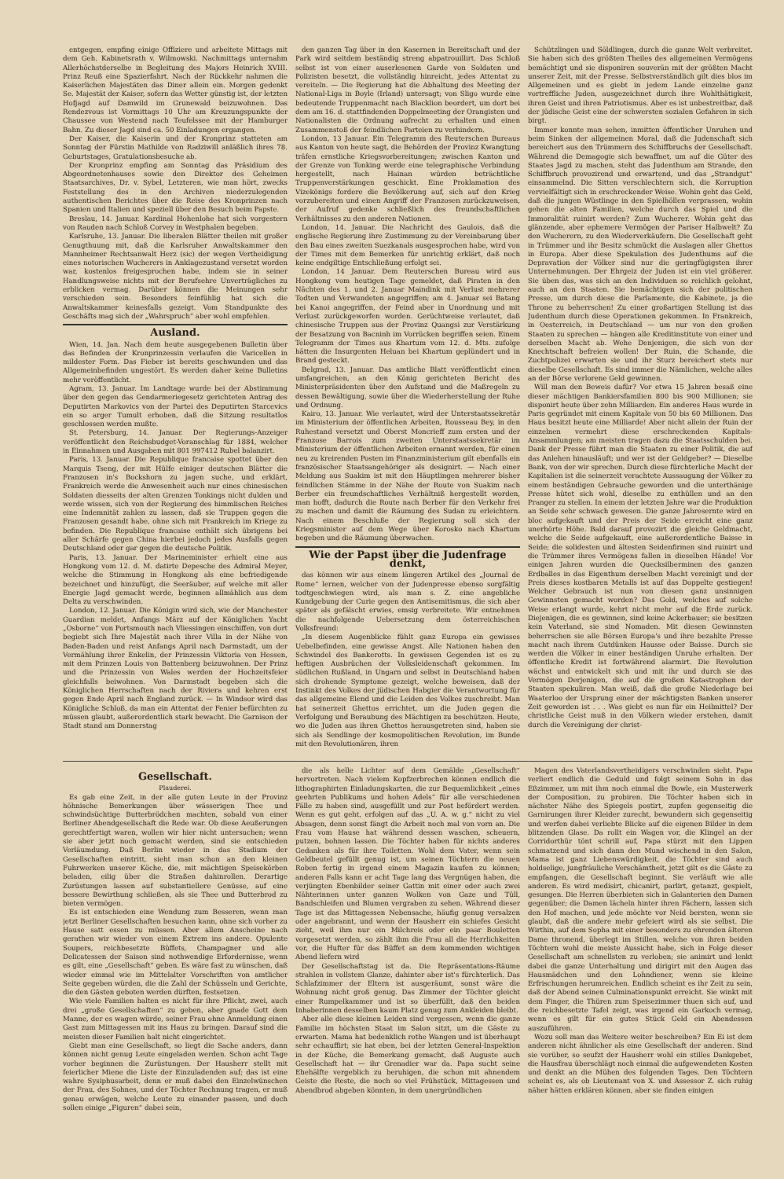entgegen, empfing einige Offiziere und arbeitete Mittags mit dem Geh. Kabinetsrath v. Wilmowski. Nachmittags unternahm Allerhöchstderselbe in Begleitung des Majors Heinrich XVIII. Prinz Reuß eine Spazierfahrt. Nach der Rückkehr nahmen die Kaiserlichen Majestäten das Diner allein ein. Morgen gedenkt Se. Majestät der Kaiser, sofern das Wetter günstig ist, der letzten Hofjagd auf Damwild im Grunewald beizuwohnen. Das Rendezvous ist Vormittags 10 Uhr am Kreuzungspunkte der Chaussee von Westend nach Teufelssee mit der Hamburger Bahn. Zu dieser Jagd sind ca. 50 Einladungen ergangen.
Der Kaiser, die Kaiserin und der Kronprinz statteten am Sonntag der Fürstin Mathilde von Radziwill anläßlich ihres 78. Geburtstages, Gratulationsbesuche ab.
Der Kronprinz empfing am Sonntag das Präsidium des Abgeordnetenhauses sowie den Direktor des Geheimen Staatsarchives, Dr. v. Sybel, Letzteren, wie man hört, zwecks Feststellung des in den Archiven niederzulegenden authentischen Berichtes über die Reise des Kronprinzen nach Spanien und Italien und speziell über den Besuch beim Papste.
Breslau, 14. Januar. Kardinal Hohenlohe hat sich vorgestern von Rauden nach Schloß Corvey in Westphalen begeben.
Karlsruhe, 13. Januar. Die liberalen Blätter theilen mit großer Genugthuung mit, daß die Karlsruher Anwaltskammer den Mannheimer Rechtsanwalt Herz (sic) der wegen Vertheidigung eines notorischen Wucherers in Anklagezustand versetzt worden war, kostenlos freigesprochen habe, indem sie in seiner Handlungsweise nichts mit der Berufsehre Unverträgliches zu erblicken vermag. Darüber können die Meinungen sehr verschieden sein. Besonders feinfühlig hat sich die Anwaltskammer keinesfalls gezeigt. Vom Standpunkte des Geschäfts mag sich der „Wahrspruch“ aber wohl empfehlen.
Ausland.
Wien, 14. Jan. Nach dem heute ausgegebenen Bulletin über das Befinden der Kronprinzessin verlaufen die Varicellen in mildester Form. Das Fieber ist bereits geschwunden und das Allgemeinbefinden ungestört. Es werden daher keine Bulletins mehr veröffentlicht.
Agram, 13. Januar. Im Landtage wurde bei der Abstimmung über den gegen das Gendarmeriegesetz gerichteten Antrag des Deputirten Markovics von der Partei des Deputirten Starcevics ein so arger Tumult erhoben, daß die Sitzung resultatlos geschlossen werden mußte.
St. Petersburg, 14. Januar. Der Regierungs-Anzeiger veröffentlicht den Reichsbudget-Voranschlag für 1884, welcher in Einnahmen und Ausgaben mit 801 997412 Rubel balanzirt.
Paris, 13. Januar. Die Republique francaise spottet über den Marquis Tseng, der mit Hülfe einiger deutschen Blätter die Franzosen in's Bockshorn zu jagen suche, und erklärt, Frankreich werde die Anwesenheit auch nur eines chinesischen Soldaten diesseits der alten Grenzen Tonkings nicht dulden und werde wissen, sich von der Regierung des himmlischen Reiches eine Indemnität zahlen zu lassen, daß sie Truppen gegen die Franzosen gesandt habe, ohne sich mit Frankreich im Kriege zu befinden. Die Republique francaise enthält sich übrigens bei aller Schärfe gegen China hierbei jedoch jedes Ausfalls gegen Deutschland oder gar gegen die deutsche Politik.
Paris, 13. Januar. Der Marineminister erhielt eine aus Hongkong vom 12. d. M. datirte Depesche des Admiral Meyer, welche die Stimmung in Hongkong als eine befriedigende bezeichnet und hinzufügt, die Seeräuber, auf welche mit aller Energie Jagd gemacht werde, beginnen allmählich aus dem Delta zu verschwinden.
London, 12. Januar. Die Königin wird sich, wie der Manchester Guardian meldet, Anfangs März auf der Königlichen Yacht „Osborne“ von Portsmouth nach Vliessingen einschiffen, von dort begiebt sich Ihre Majestät nach ihrer Villa in der Nähe von Baden-Baden und reist Anfangs April nach Darmstadt, um der Vermählung ihrer Enkelin, der Prinzessin Viktoria von Hessen, mit dem Prinzen Louis von Battenberg beizuwohnen. Der Prinz und die Prinzessin von Wales werden der Hochzeitsfeier gleichfalls beiwohnen. Von Darmstadt begeben sich die Königlichen Herrschaften nach der Riviera und kehren erst gegen Ende April nach England zurück. — In Windsor wird das Königliche Schloß, da man ein Attentat der Fenier befürchten zu müssen glaubt, außerordentlich stark bewacht. Die Garnison der Stadt stand am Donnerstag
den ganzen Tag über in den Kasernen in Bereitschaft und der Park wird seitdem beständig streng abpatrouillirt. Das Schloß selbst ist von einer auserlesenen Garde von Soldaten und Polizisten besetzt, die vollständig hinreicht, jedes Attentat zu vereiteln. — Die Regierung hat die Abhaltung des Meeting der National-Liga in Boyle (Irland) untersagt; von Sligo wurde eine bedeutende Truppenmacht nach Blacklion beordert, um dort bei dem am 16. d. stattfindenden Doppelmeeting der Orangisten und Nationalisten die Ordnung aufrecht zu erhalten und einen Zusammenstoß der feindlichen Parteien zu verhindern.
London, 13 Januar. Ein Telegramm des Reuterschen Bureaus aus Kanton von heute sagt, die Behörden der Provinz Kwangtung träfen ernstliche Kriegsvorbereitungen; zwischen Kanton und der Grenze von Tonking werde eine telegraphische Verbindung hergestellt, nach Hainan würden beträchtliche Truppenverstärkungen geschickt. Eine Proklamation des Vizekönigs fordere die Bevölkerung auf, sich auf den Krieg vorzubereiten und einen Angriff der Franzosen zurückzuweisen, der Aufruf gedenke schließlich des freundschaftlichen Verhältnisses zu den anderen Nationen.
London, 14. Januar. Die Nachricht des Gaulois, daß die englische Regierung ihre Zustimmung zu der Vereinbarung über den Bau eines zweiten Suezkanals ausgesprochen habe, wird von der Times mit dem Bemerken für unrichtig erklärt, daß noch keine endgiltige Entschließung erfolgt sei.
London, 14 Januar. Dem Reuterschen Bureau wird aus Hongkong vom heutigen Tage gemeldet, daß Piraten in den Nächten des 1. und 2. Januar Maindink mit Verlust mehrerer Todten und Verwundeten angegriffen; am 4. Januar sei Batang bei Kanoi angegriffen, der Feind aber in Unordnung und mit Verlust zurückgeworfen worden. Gerüchtweise verlautet, daß chinesische Truppen aus der Provinz Quangsi zur Verstärkung der Besatzung von Bacninh im Vorrücken begriffen seien. Einem Telegramm der Times aus Khartum vom 12. d. Mts. zufolge hätten die Insurgenten Heluan bei Khartum geplündert und in Brand gesteckt.
Belgrad, 13. Januar. Das amtliche Blatt veröffentlicht einen umfangreichen, an den König gerichteten Bericht des Ministerpräsidenten über den Aufstand und die Maßregeln zu dessen Bewältigung, sowie über die Wiederherstellung der Ruhe und Ordnung.
Kairo, 13. Januar. Wie verlautet, wird der Unterstaatssekretär im Ministerium der öffentlichen Arbeiten, Rousseau Bey, in den Ruhestand versetzt und Oberst Moncrieff zum ersten und der Franzose Barrois zum zweiten Unterstaatssekretär im Ministerium der öffentlichen Arbeiten ernannt werden, für einen neu zu kreirenden Posten im Finanzministerium gilt ebenfalls ein französischer Staatsangehöriger als designirt. — Nach einer Meldung aus Suakim ist mit den Häuptlingen mehrerer bisher feindlichen Stämme in der Nähe der Route von Suakim nach Berber ein freundschaftliches Verhältniß hergestellt worden, man hofft, dadurch die Route nach Berber für den Verkehr frei zu machen und damit die Räumung des Sudan zu erleichtern. Nach einem Beschluße der Regierung soll sich der Kriegsminister auf dem Wege über Korosko nach Khartum begeben und die Räumung überwachen.
Wie der Papst über die Judenfrage denkt,
das können wir aus einem längeren Artikel des „Journal de Rome“ lernen, welcher von der Judenpresse ebenso sorgfältig todtgeschwiegen wird, als man s. Z. eine angebliche Kundgebung der Curie gegen den Antisemitismus, die sich aber später als gefälscht erwies, emsig verbreitete. Wir entnehmen die nachfolgende Uebersetzung dem österreichischen Volksfreund:
„In diesem Augenblicke fühlt ganz Europa ein gewisses Uebelbefinden, eine gewisse Angst. Alle Nationen haben den Schwindel des Bankerotts. In gewissen Gegenden ist es zu heftigen Ausbrüchen der Volksleidenschaft gekommen. Im südlichen Rußland, in Ungarn und selbst in Deutschland haben sich drohende Symptome gezeigt, welche beweisen, daß der Instinkt des Volkes der jüdischen Habgier die Verantwortung für das allgemeine Elend und die Leiden des Volkes zuschreibt. Man hat seinerzeit Ghettos errichtet, um die Juden gegen die Verfolgung und Beraubung des Mächtigen zu beschützen. Heute, wo die Juden aus ihren Ghettos herausgetreten sind, haben sie sich als Sendlinge der kosmopolitischen Revolution, im Bunde mit den Revolutionären, ihren
Schützlingen und Söldlingen, durch die ganze Welt verbreitet. Sie haben sich des größten Theiles des allgemeinen Vermögens bemächtigt und sie disponiren souverän mit der größten Macht unserer Zeit, mit der Presse. Selbstverständlich gilt dies blos im Allgemeinen und es giebt in jedem Lande einzelne ganz vortreffliche Juden, ausgezeichnet durch ihre Wohlthätigkeit, ihren Geist und ihren Patriotismus. Aber es ist unbestreitbar, daß der jüdische Geist eine der schwersten sozialen Gefahren in sich birgt.
Immer konnte man sehen, inmitten öffentlicher Unruhen und beim Sinken der allgemeinen Moral, daß die Judenschaft sich bereichert aus den Trümmern des Schiffbruchs der Gesellschaft. Während die Demagogie sich bewaffnet, um auf die Güter des Staates Jagd zu machen, steht das Judenthum am Strande, den Schiffbruch provozirend und erwartend, und das „Strandgut“ einsammelnd. Die Sitten verschlechtern sich, die Korruption vervielfältigt sich in erschreckender Weise. Wohin geht das Geld, daß die jungen Wüstlinge in den Spielhöllen verprassen, wohin gehen die alten Familien, welche durch das Spiel und die Immoralität ruinirt werden? Zum Wucherer. Wohin geht das glänzende, aber ephemere Vermögen der Pariser Halbwelt? Zu den Wucherern, zu den Wiederverkäufern. Die Gesellschaft geht in Trümmer und ihr Besitz schmückt die Auslagen aller Ghettos in Europa. Aber diese Spekulation des Judenthums auf die Depravation der Völker sind nur die geringfügigsten ihrer Unternehmungen. Der Ehrgeiz der Juden ist ein viel größerer. Sie üben das, was sich an den Individuen so reichlich gelohnt, auch an den Staaten. Sie bemächtigen sich der politischen Presse, um durch diese die Parlamente, die Kabinete, ja die Throne zu beherrschen! Zu einer großartigen Stellung ist das Judenthum durch diese Operationen gekommen. In Frankreich, in Oesterreich, in Deutschland — um nur von den großen Staaten zu sprechen — hängen alle Kreditinstitute von einer und derselben Macht ab. Wehe Denjenigen, die sich von der Knechtschaft befreien wollen! Der Ruin, die Schande, die Zuchtpolizei erwarten sie und ihr Sturz bereichert stets nur dieselbe Gesellschaft. Es sind immer die Nämlichen, welche alles an der Börse verlorene Geld gewinnen.
Will man den Beweis dafür? Vor etwa 15 Jahren besaß eine dieser mächtigen Bankiersfamilien 800 bis 900 Millionen; sie disponirt heute über zehn Milliarden. Ein anderes Haus wurde in Paris gegründet mit einem Kapitale von 50 bis 60 Millionen. Das Haus besitzt heute eine Milliarde! Aber nicht allein der Ruin der einzelnen vermehrt diese erschreckenden Kapitals-Ansammlungen; am meisten tragen dazu die Staatsschulden bei. Dank der Presse führt man die Staaten zu einer Politik, die auf das Anlehen hinausläuft; und wer ist der Geldgeber? — Dieselbe Bank, von der wir sprechen. Durch diese fürchterliche Macht der Kapitalien ist die seinerzeit verachtete Aussaugung der Völker zu einem beständigen Gebrauche geworden und die unterthänige Presse hütet sich wohl, dieselbe zu enthüllen und an den Pranger zu stellen. In einem der letzten Jahre war die Produktion an Seide sehr schwach gewesen. Die ganze Jahresernte wird en bloc aufgekauft und der Preis der Seide erreicht eine ganz unerhörte Höhe. Bald darauf provozirt die gleiche Geldmacht, welche die Seide aufgekauft, eine außerordentliche Baisse in Seide; die solidesten und ältesten Seidenfirmen sind ruinirt und die Trümmer ihres Vermögens fallen in dieselben Hände! Vor einigen Jahren wurden die Quecksilberminen des ganzen Erdballes in das Eigenthum derselben Macht vereinigt und der Preis dieses kostbaren Metalls ist auf das Doppelte gestiegen! Welcher Gebrauch ist nun von diesen ganz unsinnigen Gewinnsten gemacht worden? Das Gold, welches auf solche Weise erlangt wurde, kehrt nicht mehr auf die Erde zurück. Diejenigen, die es gewinnen, sind keine Ackerbauer; sie besitzen kein Vaterland, sie sind Nomaden. Mit diesen Gewinnsten beherrschen sie alle Börsen Europa's und ihre bezahlte Presse macht nach ihrem Gutdünken Hausse oder Baisse. Durch sie werden die Völker in einer beständigen Unruhe erhalten. Der öffentliche Kredit ist fortwährend alarmirt. Die Revolution wächst und entwickelt sich und mit ihr und durch sie das Vermögen Derjenigen, die auf die großen Katastrophen der Staaten spekuliren. Man weiß, daß die große Niederlage bei Waaterloo der Ursprung einer der mächtigsten Banken unserer Zeit geworden ist . . . Was giebt es nun für ein Heilmittel? Der christliche Geist muß in den Völkern wieder erstehen, damit durch die Vereinigung der christ-
Gesellschaft.
Plauderei.
Es gab eine Zeit, in der alle guten Leute in der Provinz höhnische Bemerkungen über wässerigen Thee und schwindsüchtige Butterbrödchen machten, sobald von einer Berliner Abendgesellschaft die Rede war. Ob diese Aeußerungen gerechtfertigt waren, wollen wir hier nicht untersuchen; wenn sie aber jetzt noch gemacht werden, sind sie entschieden Verläumdung. Daß Berlin wieder in das Stadium der Gesellschaften eintritt, sieht man schon an den kleinen Fuhrwerken unserer Köche, die, mit mächtigen Speisekörben beladen, eilig über die Straßen dahinrollen. Derartige Zurüstungen lassen auf substantiellere Genüsse, auf eine bessere Bewirthung schließen, als sie Thee und Butterbrod zu bieten vermögen.
Es ist entschieden eine Wendung zum Besseren, wenn man jetzt Berliner Gesellschaften besuchen kann, ohne sich vorher zu Hause satt essen zu müssen. Aber allem Anscheine nach gerathen wir wieder von einem Extrem ins andere. Opulente Soupers, reichbesetzte Büffets, Champagner und alle Delicatessen der Saison sind nothwendige Erfordernisse, wenn es gilt, eine „Gesellschaft“ geben. Es wäre fast zu wünschen, daß wieder einmal wie im Mittelalter Vorschriften von amtlicher Seite gegeben würden, die die Zahl der Schüsseln und Gerichte, die den Gästen geboten werden dürften, festsetzen.
Wie viele Familien halten es nicht für ihre Pflicht, zwei, auch drei „große Gesellschaften“ zu geben, aber gnade Gott dem Manne, der es wagen würde, seiner Frau ohne Anmeldung einen Gast zum Mittagessen mit ins Haus zu bringen. Darauf sind die meisten dieser Familien halt nicht eingerichtet.
Giebt man eine Gesellschaft, so liegt die Sache anders, dann können nicht genug Leute eingeladen werden. Schon acht Tage vorher beginnen die Zurüstungen. Der Hausherr stellt mit feierlicher Miene die Liste der Einzuladenden auf; das ist eine wahre Sysiphusarbeit, denn er muß dabei den Einzelwünschen der Frau, des Sohnes, und der Töchter Rechnung tragen, er muß genau erwägen, welche Leute zu einander passen, und doch sollen einige „Figuren“ dabei sein,
die als helle Lichter auf dem Gemälde „Gesellschaft“ hervortreten. Nach vielem Kopfzerbrechen können endlich die lithographirten Einladungskarten, die zur Bequemlichkeit „eines geehrten Publikums und hohen Adels“ für alle verschiedenen Fälle zu haben sind, ausgefüllt und zur Post befördert werden. Wenn es gut geht, erfolgen auf das „U. A. w. g.“ nicht zu viel Absagen, denn sonst fängt die Arbeit noch mal von vorn an. Die Frau vom Hause hat während dessen waschen, scheuern, putzen, bohnen lassen. Die Töchter haben für nichts anderes Gedanken als für ihre Toiletten. Wohl dem Vater, wenn sein Geldbeutel gefüllt genug ist, um seinen Töchtern die neuen Roben fertig in irgend einem Magazin kaufen zu können; anderen Falls kann er acht Tage lang das Vergnügen haben, die verjüngten Ebenbilder seiner Gattin mit einer oder auch zwei Nähterinnen unter ganzen Wolken von Gaze und Tüll, Bandschleifen und Blumen vergraben zu sehen. Während dieser Tage ist das Mittagessen Nebensache, häufig genug versalzen oder angebrannt, und wenn der Hausherr ein schiefes Gesicht zieht, weil ihm nur ein Milchreis oder ein paar Bouletten vorgesetzt werden, so zählt ihm die Frau all die Herrlichkeiten vor, die Hufter für das Büffet an dem kommenden wichtigen Abend liefern wird
Der Gesellschaftstag ist da. Die Repräsentations-Räume strahlen in vollstem Glanze, dahinter aber ist's fürchterlich. Das Schlafzimmer der Eltern ist ausgeräumt, sonst wäre die Wohnung nicht groß genug. Das Zimmer der Töchter gleicht einer Rumpelkammer und ist so überfüllt, daß den beiden Inhaberinnen desselben kaum Platz genug zum Ankleiden bleibt.
Aber alle diese kleinen Leiden sind vergessen, wenn die ganze Familie im höchsten Staat im Salon sitzt, um die Gäste zu erwarten. Mama hat bedenklich rothe Wangen und ist überhaupt sehr echauffirt; sie hat eben, bei der letzten General-Inspektion in der Küche, die Bemerkung gemacht, daß Auguste auch Gesellschaft hat — ihr Grenadier war da. Papa sucht seine Ehehälfte vergeblich zu beruhigen, die schon mit ahnendem Geiste die Reste, die noch so viel Frühstück, Mittagessen und Abendbrod abgeben könnten, in dem unergründlichen
Magen des Vaterlandsvertheidigers verschwinden sieht. Papa verliert endlich die Geduld und folgt seinem Sohn in das Eßzimmer, um mit ihm noch einmal die Bowle, ein Musterwerk der Composition, zu probiren. Die Töchter haben sich in nächster Nähe des Spiegels postirt, zupfen gegenseitig die Garnirungen ihrer Kleider zurecht, bewundern sich gegenseitig und werfen dabei verliebte Blicke auf die eigenen Bilder in dem blitzenden Glase. Da rollt ein Wagen vor, die Klingel an der Corridorthür tönt schrill auf, Papa stürzt mit den Lippen schmatzend und sich dann den Mund wischend in den Salon, Mama ist ganz Liebenswürdigkeit, die Töchter sind auch holdselige, jungfräuliche Verschämtheit, jetzt gilt es die Gäste zu empfangen, die Gesellschaft beginnt. Sie verläuft wie alle anderen. Es wird medisirt, chicanirt, parlirt, getanzt, gespielt, gesungen. Die Herren überbieten sich in Galanterien den Damen gegenüber; die Damen lächeln hinter ihren Fächern, lassen sich den Hof machen, und jede möchte vor Neid bersten, wenn sie glaubt, daß die andere mehr gefeiert wird als sie selbst. Die Wirthin, auf dem Sopha mit einer besonders zu ehrenden älteren Dame thronend, überlegt im Stillen, welche von ihren beiden Töchtern wohl die meiste Aussicht habe, sich in Folge dieser Gesellschaft am schnellsten zu verloben; sie animirt und lenkt dabei die ganze Unterhaltung und dirigirt mit den Augen das Hausmädchen und den Lohndiener, wenn sie kleine Erfrischungen herumreichen. Endlich scheint es ihr Zeit zu sein, daß der Abend seinen Culminationspunkt erreicht. Sie winkt mit dem Finger, die Thüren zum Speisezimmer thuen sich auf, und die reichbesetzte Tafel zeigt, was irgend ein Garkoch vermag, wenn es gilt für ein gutes Stück Geld ein Abendessen auszuführen.
Wozu soll man das Weitere weiter beschreiben? Ein Ei ist dem anderen nicht ähnlicher als eine Gesellschaft der anderen. Sind sie vorüber, so seufzt der Hausherr wohl ein stilles Dankgebet, die Hausfrau überschlägt noch einmal die aufgewendeten Kosten und denkt an die Mühen des folgenden Tages. Den Töchtern scheint es, als ob Lieutenant von X. und Assessor Z. sich ruhig näher hätten erklären können, aber sie finden einigen